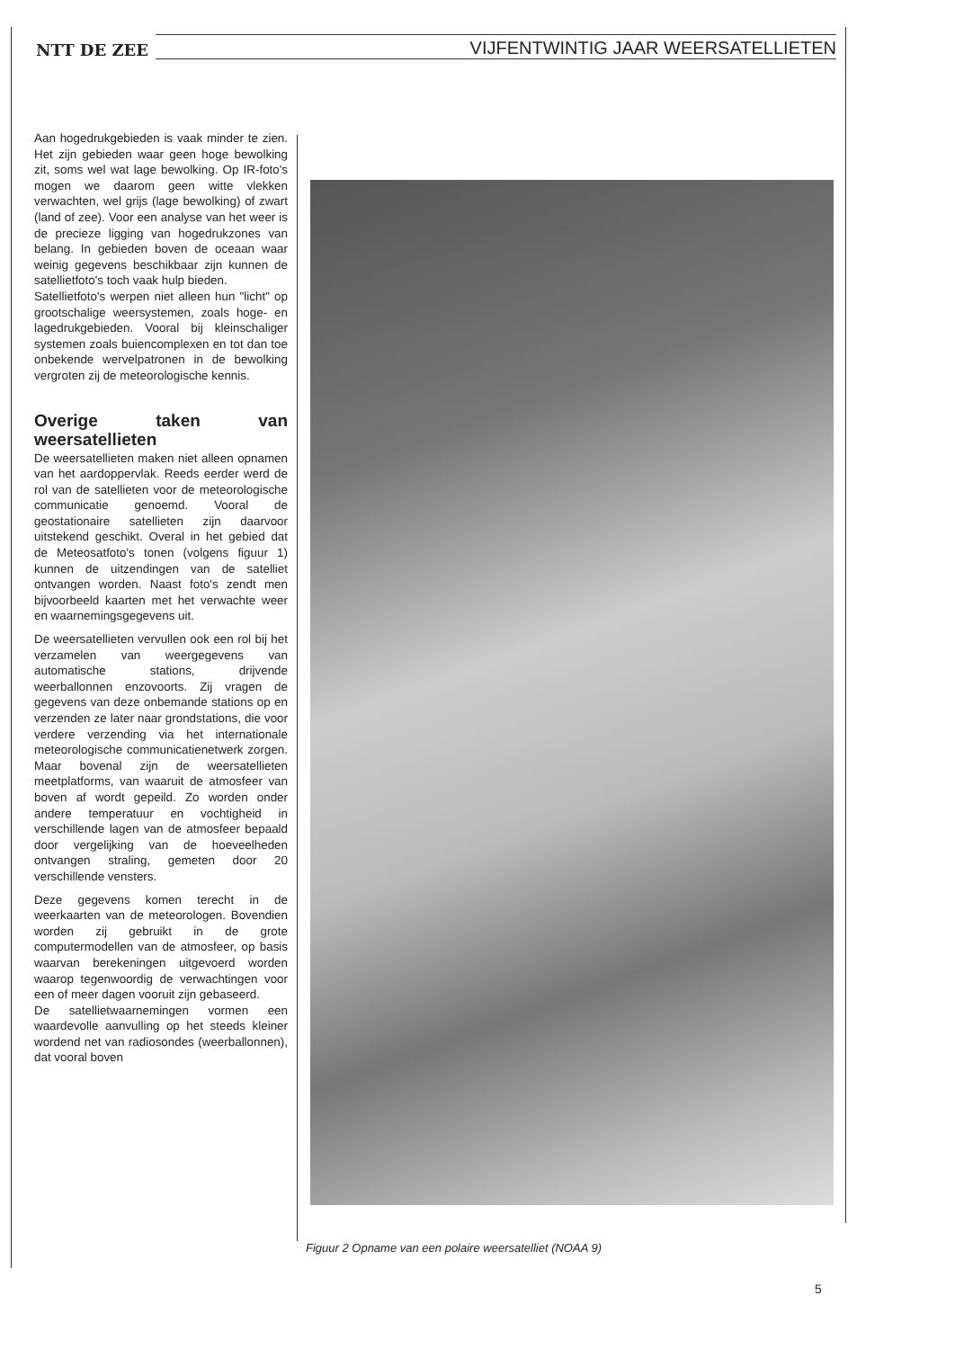NTT DE ZEE
VIJFENTWINTIG JAAR WEERSATELLIETEN
Aan hogedrukgebieden is vaak minder te zien. Het zijn gebieden waar geen hoge bewolking zit, soms wel wat lage bewolking. Op IR-foto's mogen we daarom geen witte vlekken verwachten, wel grijs (lage bewolking) of zwart (land of zee). Voor een analyse van het weer is de precieze ligging van hogedrukzones van belang. In gebieden boven de oceaan waar weinig gegevens beschikbaar zijn kunnen de satellietfoto's toch vaak hulp bieden.
Satellietfoto's werpen niet alleen hun "licht" op grootschalige weersystemen, zoals hoge- en lagedrukgebieden. Vooral bij kleinschaliger systemen zoals buiencomplexen en tot dan toe onbekende wervelpatronen in de bewolking vergroten zij de meteorologische kennis.
Overige taken van weersatellieten
De weersatellieten maken niet alleen opnamen van het aardoppervlak. Reeds eerder werd de rol van de satellieten voor de meteorologische communicatie genoemd. Vooral de geostationaire satellieten zijn daarvoor uitstekend geschikt. Overal in het gebied dat de Meteosatfoto's tonen (volgens figuur 1) kunnen de uitzendingen van de satelliet ontvangen worden. Naast foto's zendt men bijvoorbeeld kaarten met het verwachte weer en waarnemingsgegevens uit.
De weersatellieten vervullen ook een rol bij het verzamelen van weergegevens van automatische stations, drijvende weerballonnen enzovoorts. Zij vragen de gegevens van deze onbemande stations op en verzenden ze later naar grondstations, die voor verdere verzending via het internationale meteorologische communicatienetwerk zorgen. Maar bovenal zijn de weersatellieten meetplatforms, van waaruit de atmosfeer van boven af wordt gepeild. Zo worden onder andere temperatuur en vochtigheid in verschillende lagen van de atmosfeer bepaald door vergelijking van de hoeveelheden ontvangen straling, gemeten door 20 verschillende vensters.
Deze gegevens komen terecht in de weerkaarten van de meteorologen. Bovendien worden zij gebruikt in de grote computermodellen van de atmosfeer, op basis waarvan berekeningen uitgevoerd worden waarop tegenwoordig de verwachtingen voor een of meer dagen vooruit zijn gebaseerd.
De satellietwaarnemingen vormen een waardevolle aanvulling op het steeds kleiner wordend net van radiosondes (weerballonnen), dat vooral boven
Figuur 2 Opname van een polaire weersatelliet (NOAA 9)
5